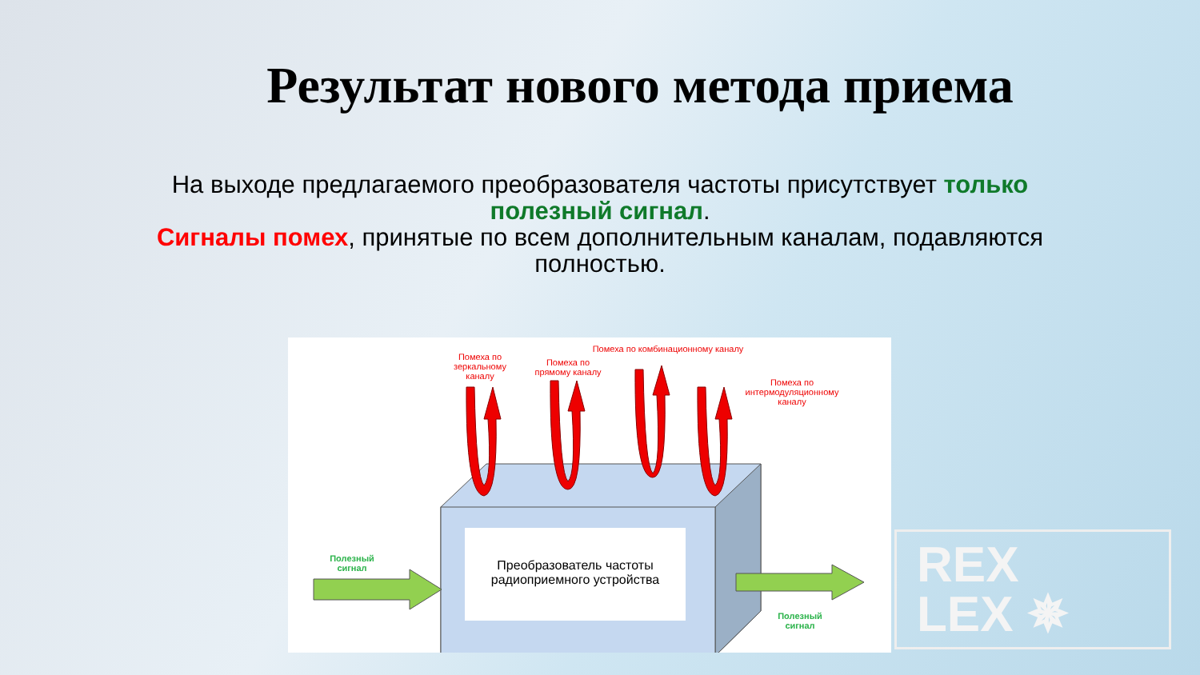Результат нового метода приема
На выходе предлагаемого преобразователя частоты присутствует только полезный сигнал.
Сигналы помех, принятые по всем дополнительным каналам, подавляются полностью.
Помеха по зеркальному каналу
Помеха по прямому каналу
Помеха по комбинационному каналу
Помеха по интермодуляционному каналу
Полезный сигнал
Полезный сигнал
Преобразователь частоты радиоприемного устройства
REX
LEX ✵